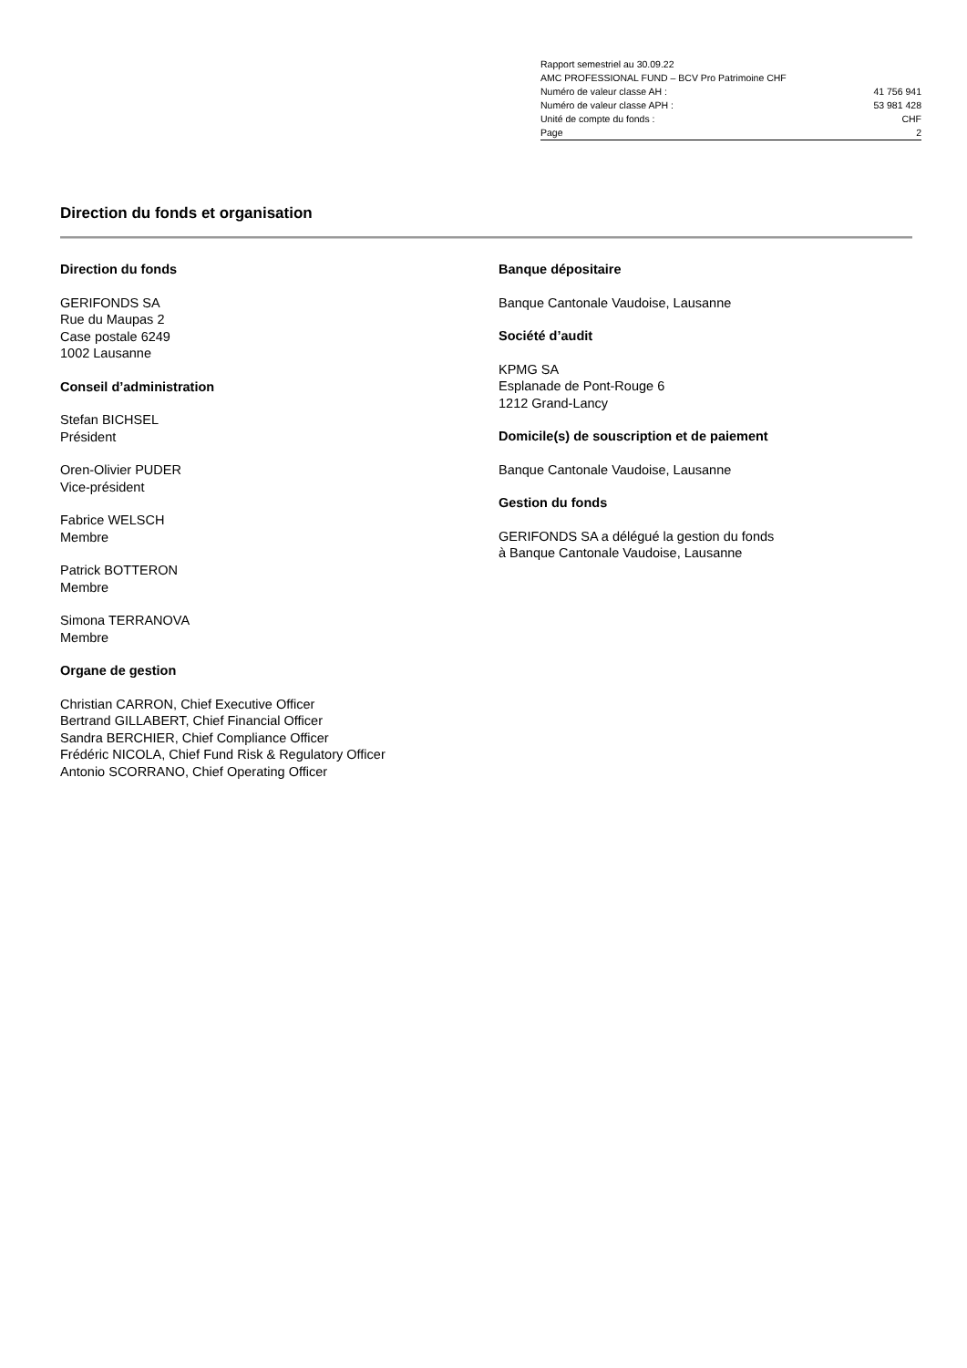Rapport semestriel au 30.09.22
AMC PROFESSIONAL FUND – BCV Pro Patrimoine CHF
Numéro de valeur classe AH : 41 756 941
Numéro de valeur classe APH : 53 981 428
Unité de compte du fonds : CHF
Page 2
Direction du fonds et organisation
Direction du fonds
GERIFONDS SA
Rue du Maupas 2
Case postale 6249
1002 Lausanne
Conseil d’administration
Stefan BICHSEL
Président
Oren-Olivier PUDER
Vice-président
Fabrice WELSCH
Membre
Patrick BOTTERON
Membre
Simona TERRANOVA
Membre
Organe de gestion
Christian CARRON, Chief Executive Officer
Bertrand GILLABERT, Chief Financial Officer
Sandra BERCHIER, Chief Compliance Officer
Frédéric NICOLA, Chief Fund Risk & Regulatory Officer
Antonio SCORRANO, Chief Operating Officer
Banque dépositaire
Banque Cantonale Vaudoise, Lausanne
Société d’audit
KPMG SA
Esplanade de Pont-Rouge 6
1212 Grand-Lancy
Domicile(s) de souscription et de paiement
Banque Cantonale Vaudoise, Lausanne
Gestion du fonds
GERIFONDS SA a délégué la gestion du fonds
à Banque Cantonale Vaudoise, Lausanne